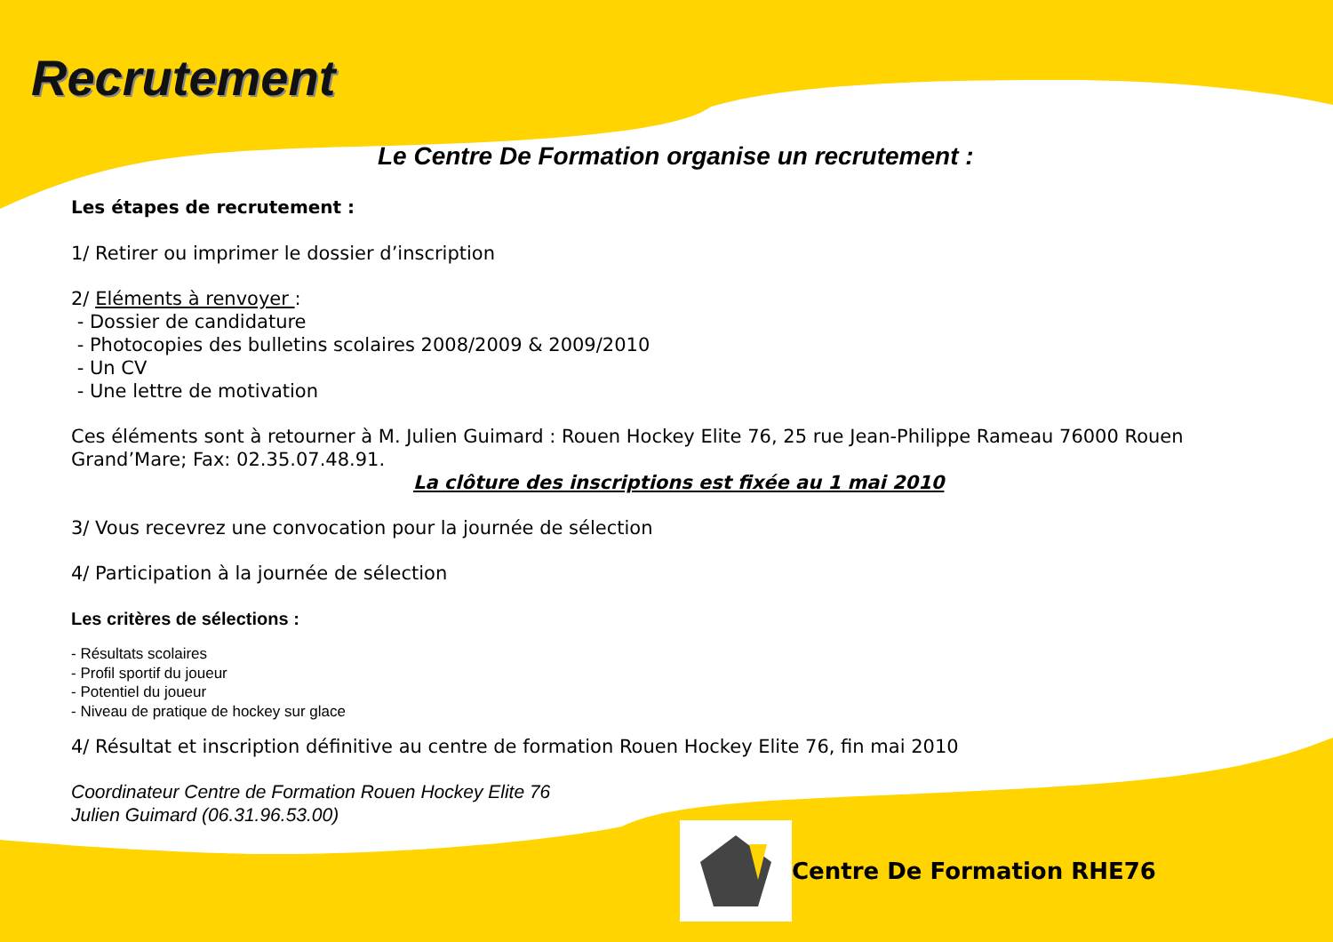Recrutement
Le Centre De Formation organise un recrutement :
Les étapes de recrutement :
1/ Retirer ou imprimer le dossier d’inscription
2/ Eléments à renvoyer :
- Dossier de candidature
- Photocopies des bulletins scolaires 2008/2009 & 2009/2010
- Un CV
- Une lettre de motivation
Ces éléments sont à retourner à M. Julien Guimard : Rouen Hockey Elite 76, 25 rue Jean-Philippe Rameau 76000 Rouen Grand’Mare; Fax: 02.35.07.48.91.
La clôture des inscriptions est fixée au 1 mai 2010
3/ Vous recevrez une convocation pour la journée de sélection
4/ Participation à la journée de sélection
Les critères de sélections :
- Résultats scolaires
- Profil sportif du joueur
- Potentiel du joueur
- Niveau de pratique de hockey sur glace
4/ Résultat et inscription définitive au centre de formation Rouen Hockey Elite 76, fin mai 2010
Coordinateur Centre de Formation Rouen Hockey Elite 76
Julien Guimard (06.31.96.53.00)
Centre De Formation RHE76